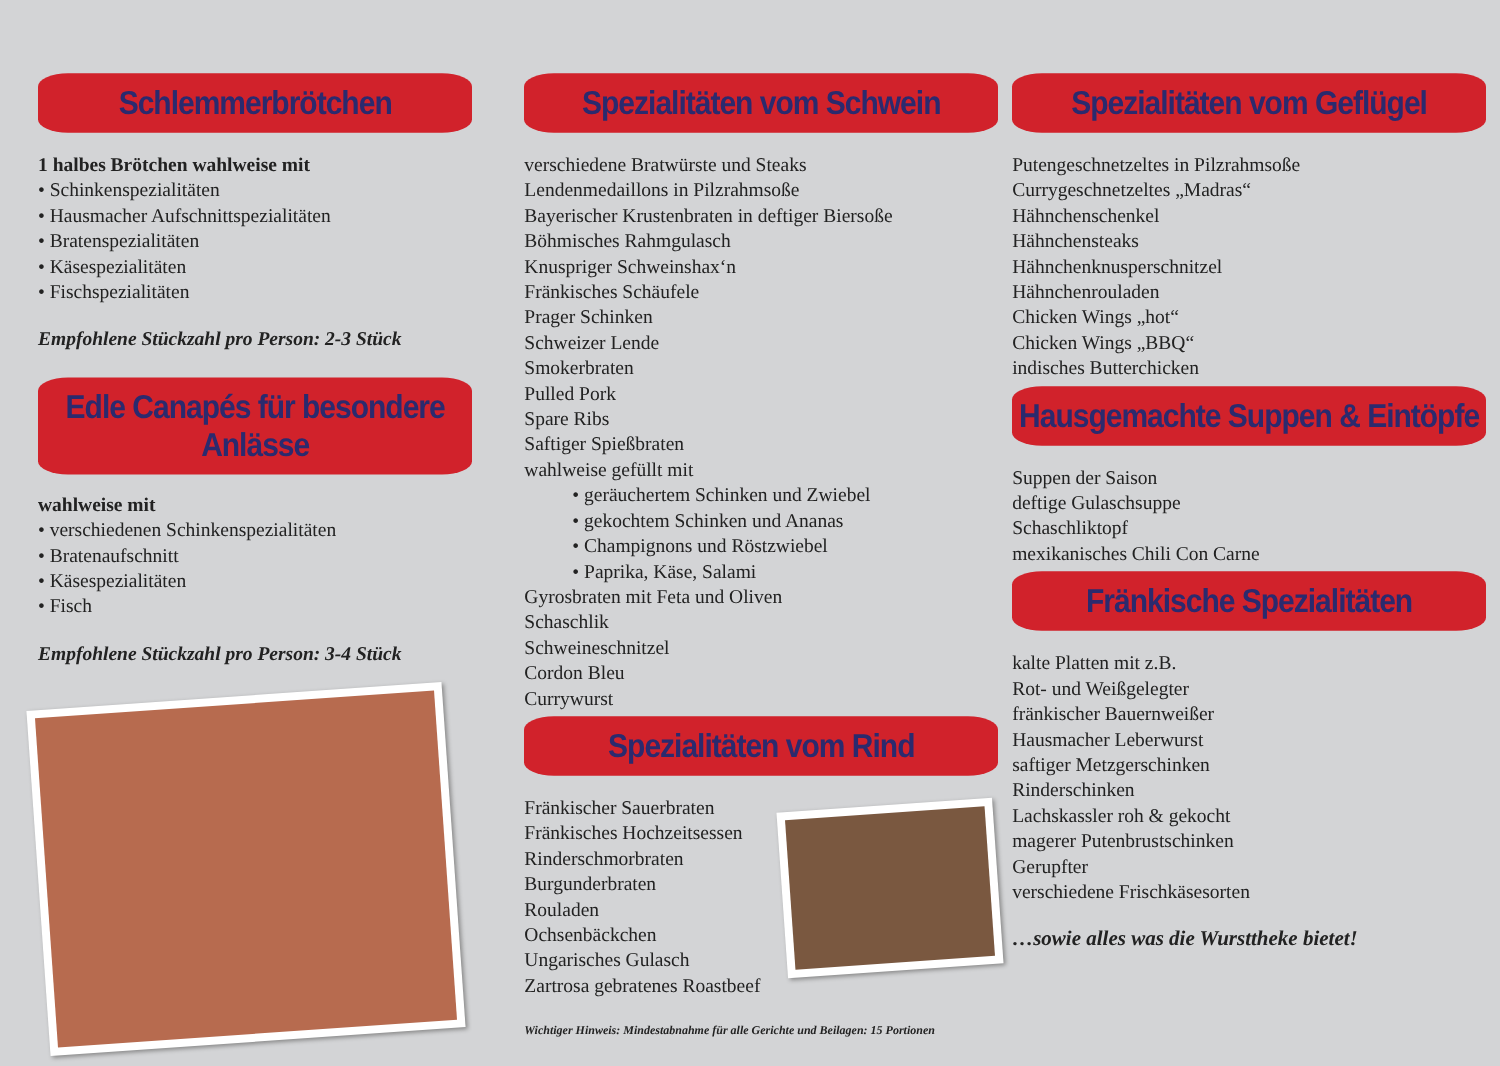Schlemmerbrötchen
1 halbes Brötchen wahlweise mit
• Schinkenspezialitäten
• Hausmacher Aufschnittspezialitäten
• Bratenspezialitäten
• Käsespezialitäten
• Fischspezialitäten
Empfohlene Stückzahl pro Person: 2-3 Stück
Edle Canapés für besondere Anlässe
wahlweise mit
• verschiedenen Schinkenspezialitäten
• Bratenaufschnitt
• Käsespezialitäten
• Fisch
Empfohlene Stückzahl pro Person: 3-4 Stück
Spezialitäten vom Schwein
verschiedene Bratwürste und Steaks
Lendenmedaillons in Pilzrahmsoße
Bayerischer Krustenbraten in deftiger Biersoße
Böhmisches Rahmgulasch
Knuspriger Schweinshax‘n
Fränkisches Schäufele
Prager Schinken
Schweizer Lende
Smokerbraten
Pulled Pork
Spare Ribs
Saftiger Spießbraten
wahlweise gefüllt mit
• geräuchertem Schinken und Zwiebel
• gekochtem Schinken und Ananas
• Champignons und Röstzwiebel
• Paprika, Käse, Salami
Gyrosbraten mit Feta und Oliven
Schaschlik
Schweineschnitzel
Cordon Bleu
Currywurst
Spezialitäten vom Rind
Fränkischer Sauerbraten
Fränkisches Hochzeitsessen
Rinderschmorbraten
Burgunderbraten
Rouladen
Ochsenbäckchen
Ungarisches Gulasch
Zartrosa gebratenes Roastbeef
Wichtiger Hinweis: Mindestabnahme für alle Gerichte und Beilagen: 15 Portionen
Spezialitäten vom Geflügel
Putengeschnetzeltes in Pilzrahmsoße
Currygeschnetzeltes „Madras“
Hähnchenschenkel
Hähnchensteaks
Hähnchenknusperschnitzel
Hähnchenrouladen
Chicken Wings „hot“
Chicken Wings „BBQ“
indisches Butterchicken
Hausgemachte Suppen & Eintöpfe
Suppen der Saison
deftige Gulaschsuppe
Schaschliktopf
mexikanisches Chili Con Carne
Fränkische Spezialitäten
kalte Platten mit z.B.
Rot- und Weißgelegter
fränkischer Bauernweißer
Hausmacher Leberwurst
saftiger Metzgerschinken
Rinderschinken
Lachskassler roh & gekocht
magerer Putenbrustschinken
Gerupfter
verschiedene Frischkäsesorten
…sowie alles was die Wursttheke bietet!